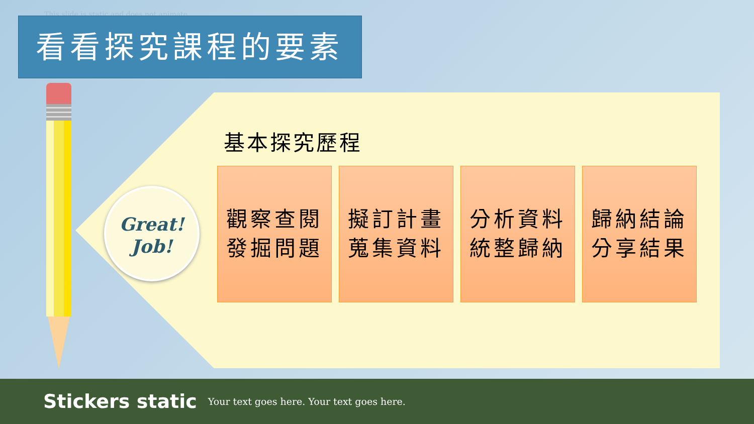This slide is static and does not animate
看看探究課程的要素
Great!
Job!
基本探究歷程
觀察查閱
發掘問題
擬訂計畫
蒐集資料
分析資料
統整歸納
歸納結論
分享結果
Stickers static Your text goes here. Your text goes here.